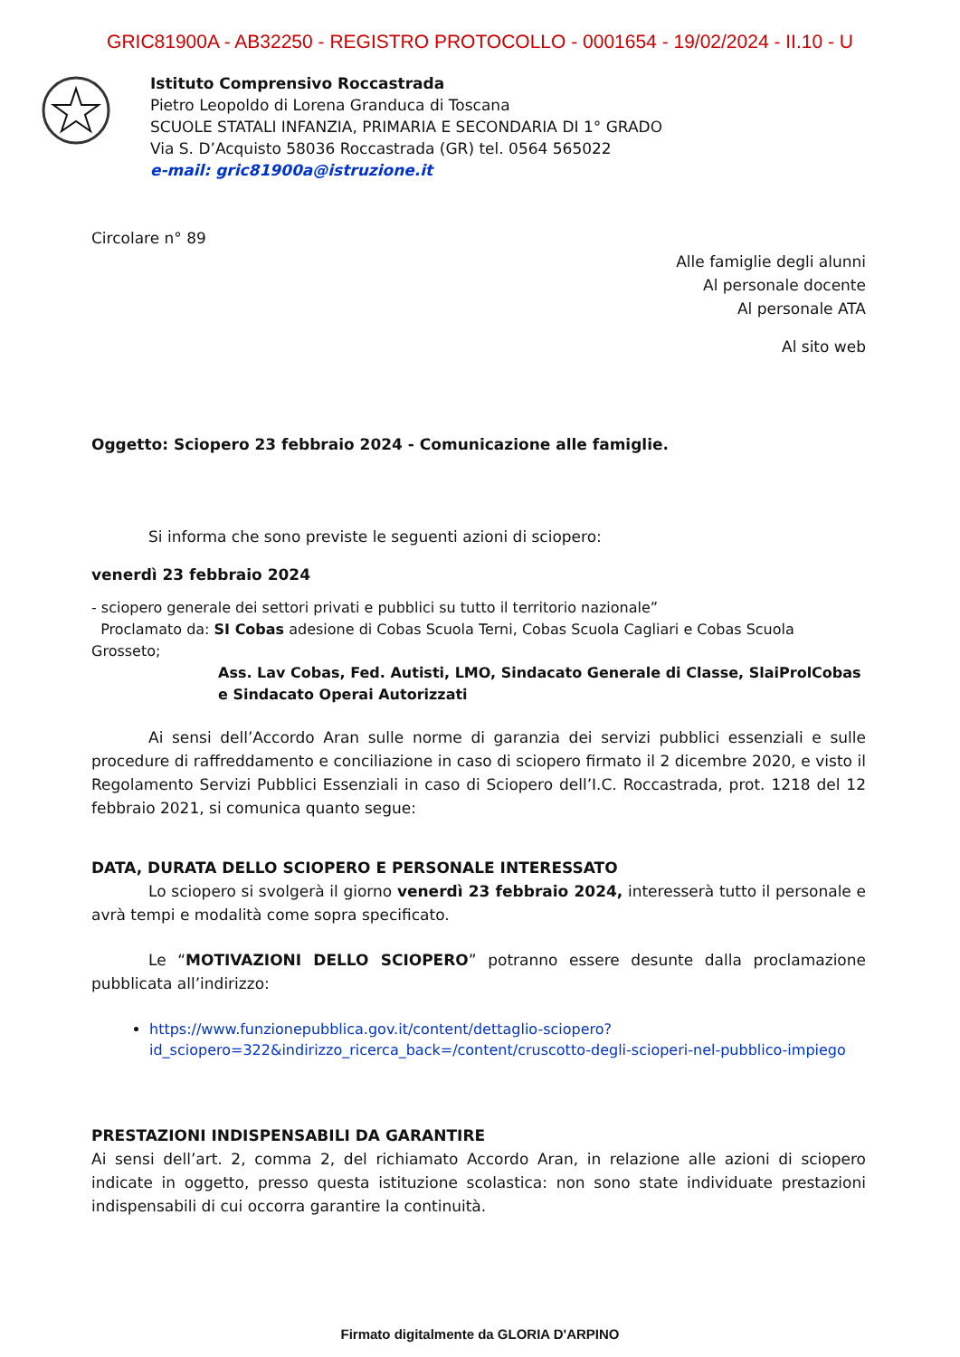GRIC81900A - AB32250 - REGISTRO PROTOCOLLO - 0001654 - 19/02/2024 - II.10 - U
Istituto Comprensivo Roccastrada
Pietro Leopoldo di Lorena Granduca di Toscana
SCUOLE STATALI INFANZIA, PRIMARIA E SECONDARIA DI 1° GRADO
Via S. D’Acquisto 58036 Roccastrada (GR) tel. 0564 565022
e-mail: gric81900a@istruzione.it
Circolare n° 89
Alle famiglie degli alunni
Al personale docente
Al personale ATA
Al sito web
Oggetto: Sciopero 23 febbraio 2024 - Comunicazione alle famiglie.
Si informa che sono previste le seguenti azioni di sciopero:
venerdì 23 febbraio 2024
- sciopero generale dei settori privati e pubblici su tutto il territorio nazionale”
Proclamato da: SI Cobas adesione di Cobas Scuola Terni, Cobas Scuola Cagliari e Cobas Scuola Grosseto;
Ass. Lav Cobas, Fed. Autisti, LMO, Sindacato Generale di Classe, SlaiProlCobas e Sindacato Operai Autorizzati
Ai sensi dell’Accordo Aran sulle norme di garanzia dei servizi pubblici essenziali e sulle procedure di raffreddamento e conciliazione in caso di sciopero firmato il 2 dicembre 2020, e visto il Regolamento Servizi Pubblici Essenziali in caso di Sciopero dell’I.C. Roccastrada, prot. 1218 del 12 febbraio 2021, si comunica quanto segue:
DATA, DURATA DELLO SCIOPERO E PERSONALE INTERESSATO
Lo sciopero si svolgerà il giorno venerdì 23 febbraio 2024, interesserà tutto il personale e avrà tempi e modalità come sopra specificato.
Le “MOTIVAZIONI DELLO SCIOPERO” potranno essere desunte dalla proclamazione pubblicata all’indirizzo:
https://www.funzionepubblica.gov.it/content/dettaglio-sciopero?id_sciopero=322&indirizzo_ricerca_back=/content/cruscotto-degli-scioperi-nel-pubblico-impiego
PRESTAZIONI INDISPENSABILI DA GARANTIRE
Ai sensi dell’art. 2, comma 2, del richiamato Accordo Aran, in relazione alle azioni di sciopero indicate in oggetto, presso questa istituzione scolastica: non sono state individuate prestazioni indispensabili di cui occorra garantire la continuità.
Firmato digitalmente da GLORIA D'ARPINO